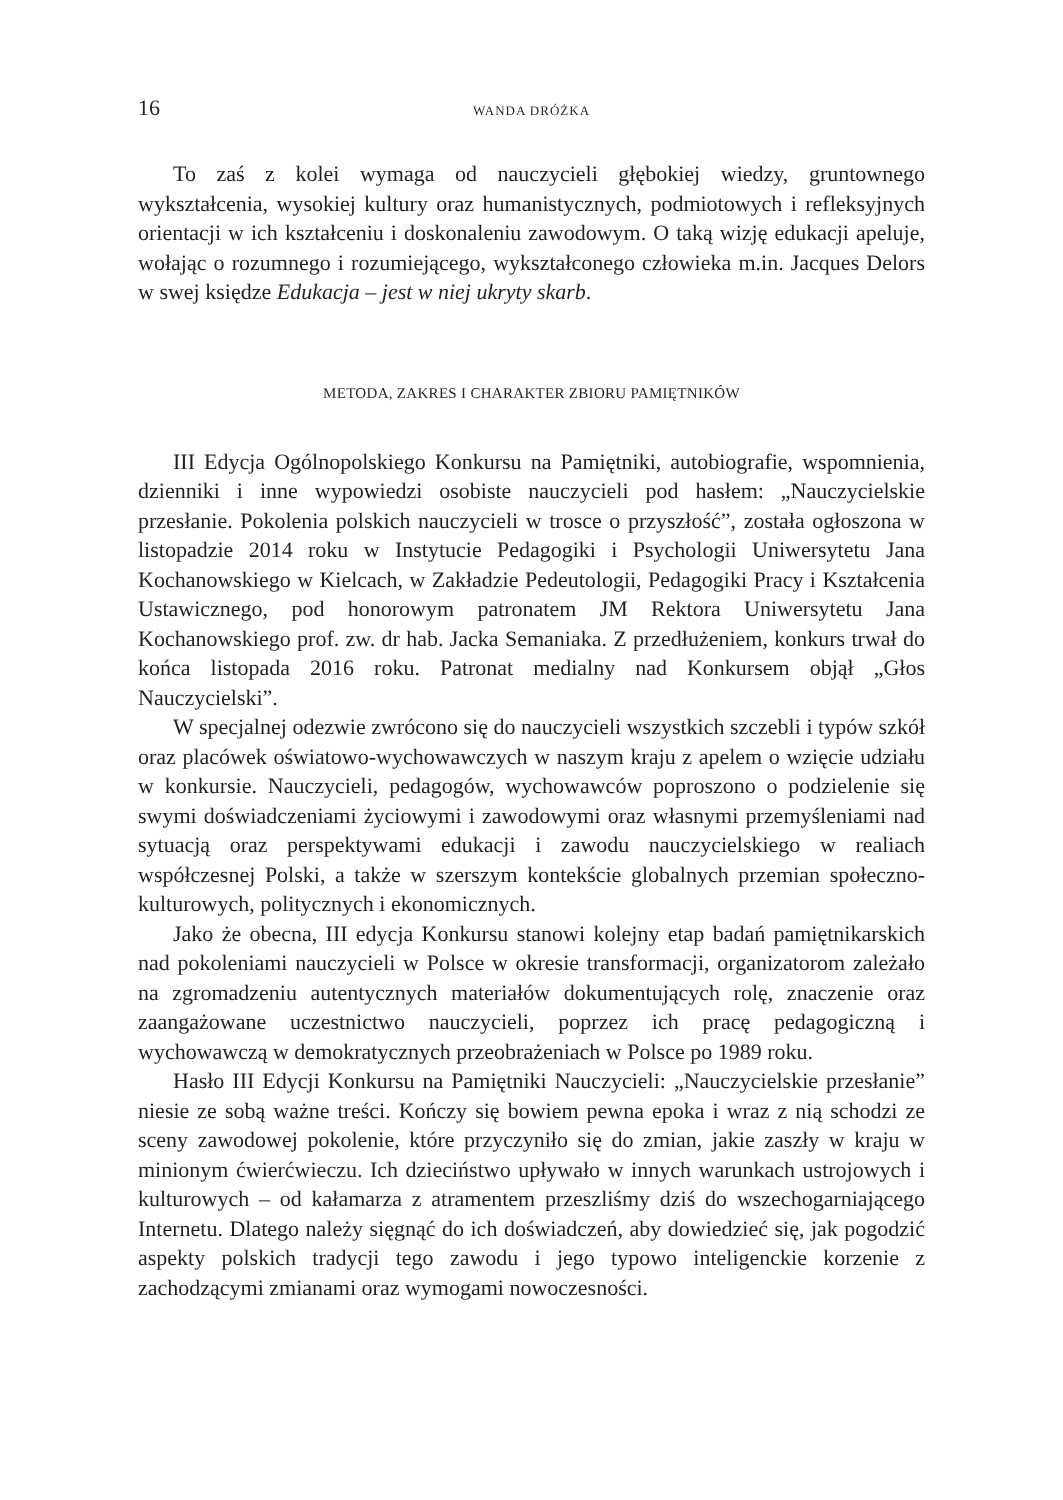16 WANDA DRÓŻKA
To zaś z kolei wymaga od nauczycieli głębokiej wiedzy, gruntownego wykształcenia, wysokiej kultury oraz humanistycznych, podmiotowych i refleksyjnych orientacji w ich kształceniu i doskonaleniu zawodowym. O taką wizję edukacji apeluje, wołając o rozumnego i rozumiejącego, wykształconego człowieka m.in. Jacques Delors w swej księdze Edukacja – jest w niej ukryty skarb.
METODA, ZAKRES I CHARAKTER ZBIORU PAMIĘTNIKÓW
III Edycja Ogólnopolskiego Konkursu na Pamiętniki, autobiografie, wspomnienia, dzienniki i inne wypowiedzi osobiste nauczycieli pod hasłem: „Nauczycielskie przesłanie. Pokolenia polskich nauczycieli w trosce o przyszłość”, została ogłoszona w listopadzie 2014 roku w Instytucie Pedagogiki i Psychologii Uniwersytetu Jana Kochanowskiego w Kielcach, w Zakładzie Pedeutologii, Pedagogiki Pracy i Kształcenia Ustawicznego, pod honorowym patronatem JM Rektora Uniwersytetu Jana Kochanowskiego prof. zw. dr hab. Jacka Semaniaka. Z przedłużeniem, konkurs trwał do końca listopada 2016 roku. Patronat medialny nad Konkursem objął „Głos Nauczycielski”.
W specjalnej odezwie zwrócono się do nauczycieli wszystkich szczebli i typów szkół oraz placówek oświatowo-wychowawczych w naszym kraju z apelem o wzięcie udziału w konkursie. Nauczycieli, pedagogów, wychowawców poproszono o podzielenie się swymi doświadczeniami życiowymi i zawodowymi oraz własnymi przemyśleniami nad sytuacją oraz perspektywami edukacji i zawodu nauczycielskiego w realiach współczesnej Polski, a także w szerszym kontekście globalnych przemian społeczno-kulturowych, politycznych i ekonomicznych.
Jako że obecna, III edycja Konkursu stanowi kolejny etap badań pamiętnikarskich nad pokoleniami nauczycieli w Polsce w okresie transformacji, organizatorom zależało na zgromadzeniu autentycznych materiałów dokumentujących rolę, znaczenie oraz zaangażowane uczestnictwo nauczycieli, poprzez ich pracę pedagogiczną i wychowawczą w demokratycznych przeobrażeniach w Polsce po 1989 roku.
Hasło III Edycji Konkursu na Pamiętniki Nauczycieli: „Nauczycielskie przesłanie” niesie ze sobą ważne treści. Kończy się bowiem pewna epoka i wraz z nią schodzi ze sceny zawodowej pokolenie, które przyczyniło się do zmian, jakie zaszły w kraju w minionym ćwierćwieczu. Ich dzieciństwo upływało w innych warunkach ustrojowych i kulturowych – od kałamarza z atramentem przeszliśmy dziś do wszechogarniającego Internetu. Dlatego należy sięgnąć do ich doświadczeń, aby dowiedzieć się, jak pogodzić aspekty polskich tradycji tego zawodu i jego typowo inteligenckie korzenie z zachodzącymi zmianami oraz wymogami nowoczesności.